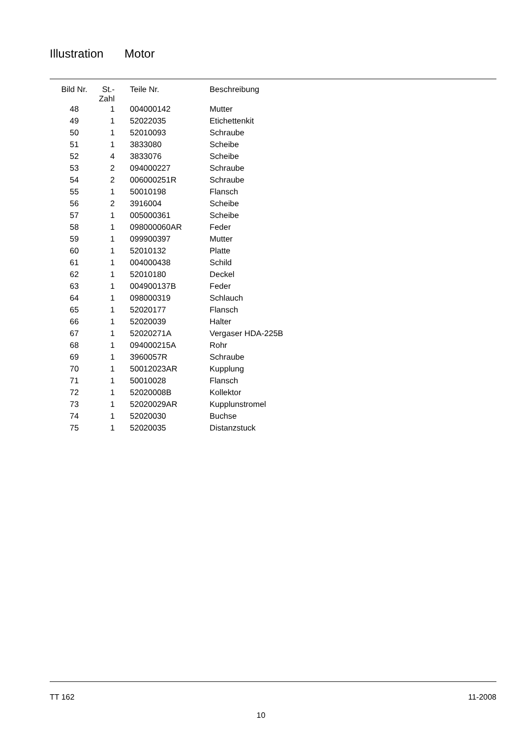Illustration Motor
| Bild Nr. | St.- Zahl | Teile Nr. | Beschreibung |
| --- | --- | --- | --- |
| 48 | 1 | 004000142 | Mutter |
| 49 | 1 | 52022035 | Etichettenkit |
| 50 | 1 | 52010093 | Schraube |
| 51 | 1 | 3833080 | Scheibe |
| 52 | 4 | 3833076 | Scheibe |
| 53 | 2 | 094000227 | Schraube |
| 54 | 2 | 006000251R | Schraube |
| 55 | 1 | 50010198 | Flansch |
| 56 | 2 | 3916004 | Scheibe |
| 57 | 1 | 005000361 | Scheibe |
| 58 | 1 | 098000060AR | Feder |
| 59 | 1 | 099900397 | Mutter |
| 60 | 1 | 52010132 | Platte |
| 61 | 1 | 004000438 | Schild |
| 62 | 1 | 52010180 | Deckel |
| 63 | 1 | 004900137B | Feder |
| 64 | 1 | 098000319 | Schlauch |
| 65 | 1 | 52020177 | Flansch |
| 66 | 1 | 52020039 | Halter |
| 67 | 1 | 52020271A | Vergaser HDA-225B |
| 68 | 1 | 094000215A | Rohr |
| 69 | 1 | 3960057R | Schraube |
| 70 | 1 | 50012023AR | Kupplung |
| 71 | 1 | 50010028 | Flansch |
| 72 | 1 | 52020008B | Kollektor |
| 73 | 1 | 52020029AR | Kupplunstromel |
| 74 | 1 | 52020030 | Buchse |
| 75 | 1 | 52020035 | Distanzstuck |
TT 162 11-2008
10